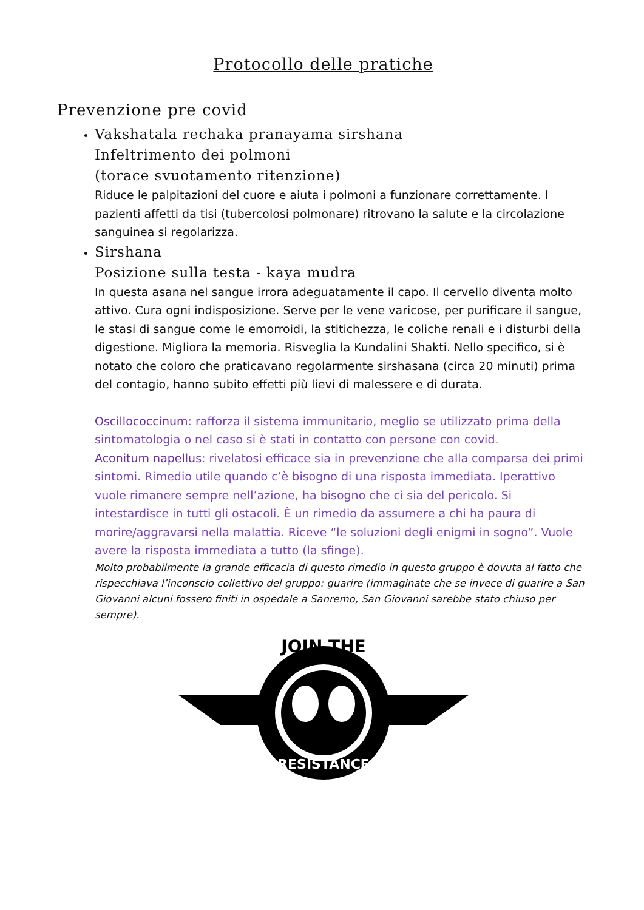Protocollo delle pratiche
Prevenzione pre covid
Vakshatala rechaka pranayama sirshana
Infeltrimento dei polmoni
(torace svuotamento ritenzione)
Riduce le palpitazioni del cuore e aiuta i polmoni a funzionare correttamente. I pazienti affetti da tisi (tubercolosi polmonare) ritrovano la salute e la circolazione sanguinea si regolarizza.
Sirshana
Posizione sulla testa - kaya mudra
In questa asana nel sangue irrora adeguatamente il capo. Il cervello diventa molto attivo. Cura ogni indisposizione. Serve per le vene varicose, per purificare il sangue, le stasi di sangue come le emorroidi, la stitichezza, le coliche renali e i disturbi della digestione. Migliora la memoria. Risveglia la Kundalini Shakti. Nello specifico, si è notato che coloro che praticavano regolarmente sirshasana (circa 20 minuti) prima del contagio, hanno subito effetti più lievi di malessere e di durata.
Oscillococcinum: rafforza il sistema immunitario, meglio se utilizzato prima della sintomatologia o nel caso si è stati in contatto con persone con covid.
Aconitum napellus: rivelatosi efficace sia in prevenzione che alla comparsa dei primi sintomi. Rimedio utile quando c’è bisogno di una risposta immediata. Iperattivo vuole rimanere sempre nell’azione, ha bisogno che ci sia del pericolo. Si intestardisce in tutti gli ostacoli. È un rimedio da assumere a chi ha paura di morire/aggravarsi nella malattia. Riceve “le soluzioni degli enigmi in sogno”. Vuole avere la risposta immediata a tutto (la sfinge).
Molto probabilmente la grande efficacia di questo rimedio in questo gruppo è dovuta al fatto che rispecchiava l’inconscio collettivo del gruppo: guarire (immaginate che se invece di guarire a San Giovanni alcuni fossero finiti in ospedale a Sanremo, San Giovanni sarebbe stato chiuso per sempre).
JOIN THE
RESISTANCE